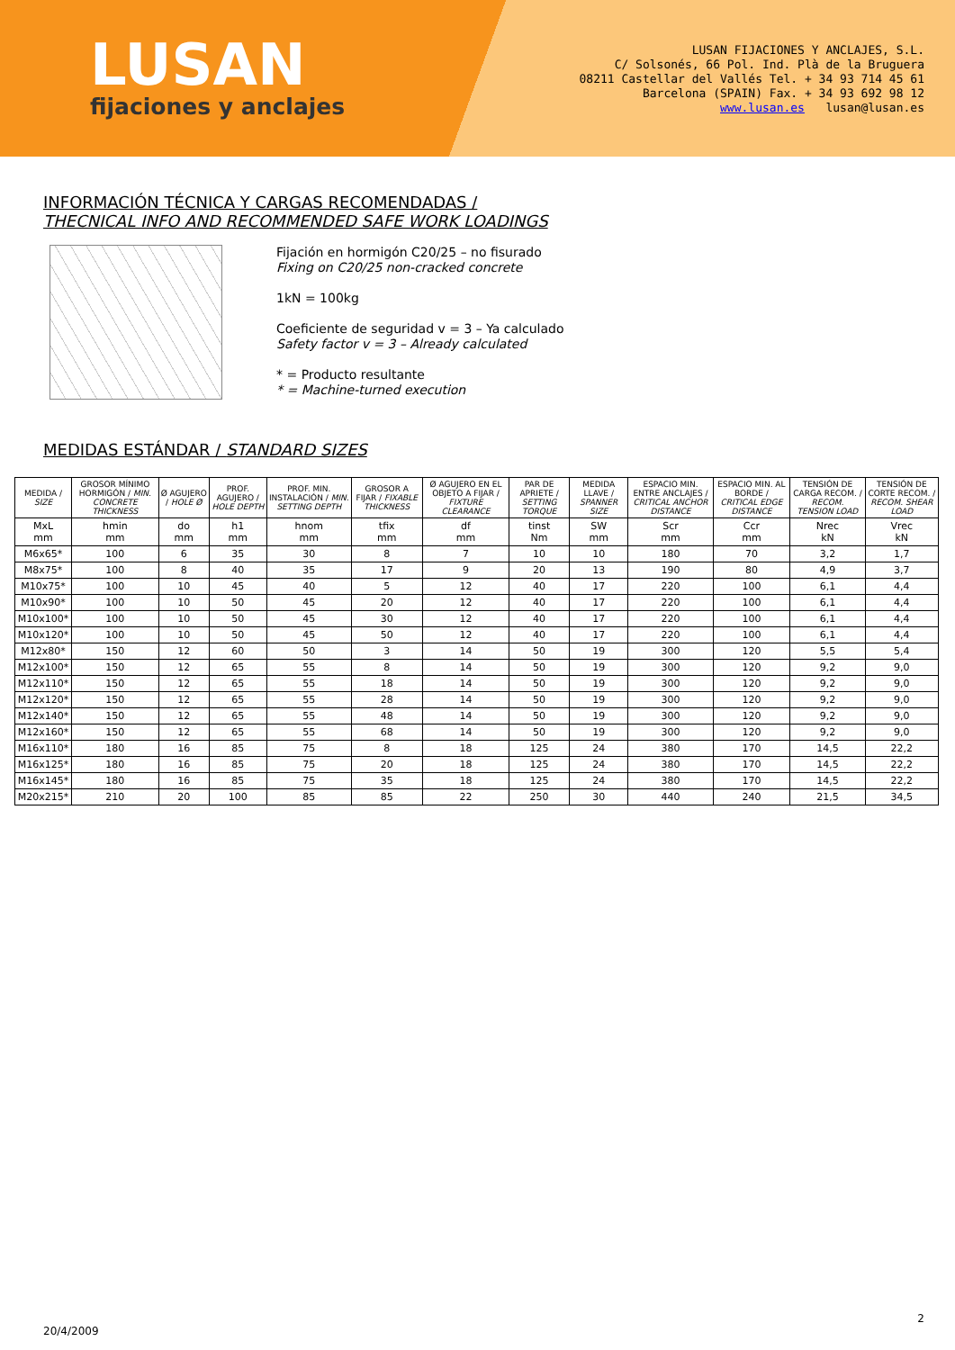LUSAN
fijaciones y anclajes
LUSAN FIJACIONES Y ANCLAJES, S.L.
C/ Solsonés, 66 Pol. Ind. Plà de la Bruguera
08211 Castellar del Vallés Tel. + 34 93 714 45 61
Barcelona (SPAIN) Fax. + 34 93 692 98 12
www.lusan.es lusan@lusan.es
INFORMACIÓN TÉCNICA Y CARGAS RECOMENDADAS /
THECNICAL INFO AND RECOMMENDED SAFE WORK LOADINGS
Fijación en hormigón C20/25 – no fisurado
Fixing on C20/25 non-cracked concrete
1kN = 100kg
Coeficiente de seguridad v = 3 – Ya calculado
Safety factor v = 3 – Already calculated
* = Producto resultante
* = Machine-turned execution
MEDIDAS ESTÁNDAR / STANDARD SIZES
| MEDIDA / SIZE | GROSOR MÍNIMO HORMIGÓN / MIN. CONCRETE THICKNESS | Ø AGUJERO / HOLE Ø | PROF. AGUJERO / HOLE DEPTH | PROF. MIN. INSTALACIÓN / MIN. SETTING DEPTH | GROSOR A FIJAR / FIXABLE THICKNESS | Ø AGUJERO EN EL OBJETO A FIJAR / FIXTURE CLEARANCE | PAR DE APRIETE / SETTING TORQUE | MEDIDA LLAVE / SPANNER SIZE | ESPACIO MIN. ENTRE ANCLAJES / CRITICAL ANCHOR DISTANCE | ESPACIO MIN. AL BORDE / CRITICAL EDGE DISTANCE | TENSIÓN DE CARGA RECOM. / RECOM. TENSION LOAD | TENSIÓN DE CORTE RECOM. / RECOM. SHEAR LOAD |
| --- | --- | --- | --- | --- | --- | --- | --- | --- | --- | --- | --- | --- |
| MxL mm | hmin mm | do mm | h1 mm | hnom mm | tfix mm | df mm | tinst Nm | SW mm | Scr mm | Ccr mm | Nrec kN | Vrec kN |
| M6x65* | 100 | 6 | 35 | 30 | 8 | 7 | 10 | 10 | 180 | 70 | 3,2 | 1,7 |
| M8x75* | 100 | 8 | 40 | 35 | 17 | 9 | 20 | 13 | 190 | 80 | 4,9 | 3,7 |
| M10x75* | 100 | 10 | 45 | 40 | 5 | 12 | 40 | 17 | 220 | 100 | 6,1 | 4,4 |
| M10x90* | 100 | 10 | 50 | 45 | 20 | 12 | 40 | 17 | 220 | 100 | 6,1 | 4,4 |
| M10x100* | 100 | 10 | 50 | 45 | 30 | 12 | 40 | 17 | 220 | 100 | 6,1 | 4,4 |
| M10x120* | 100 | 10 | 50 | 45 | 50 | 12 | 40 | 17 | 220 | 100 | 6,1 | 4,4 |
| M12x80* | 150 | 12 | 60 | 50 | 3 | 14 | 50 | 19 | 300 | 120 | 5,5 | 5,4 |
| M12x100* | 150 | 12 | 65 | 55 | 8 | 14 | 50 | 19 | 300 | 120 | 9,2 | 9,0 |
| M12x110* | 150 | 12 | 65 | 55 | 18 | 14 | 50 | 19 | 300 | 120 | 9,2 | 9,0 |
| M12x120* | 150 | 12 | 65 | 55 | 28 | 14 | 50 | 19 | 300 | 120 | 9,2 | 9,0 |
| M12x140* | 150 | 12 | 65 | 55 | 48 | 14 | 50 | 19 | 300 | 120 | 9,2 | 9,0 |
| M12x160* | 150 | 12 | 65 | 55 | 68 | 14 | 50 | 19 | 300 | 120 | 9,2 | 9,0 |
| M16x110* | 180 | 16 | 85 | 75 | 8 | 18 | 125 | 24 | 380 | 170 | 14,5 | 22,2 |
| M16x125* | 180 | 16 | 85 | 75 | 20 | 18 | 125 | 24 | 380 | 170 | 14,5 | 22,2 |
| M16x145* | 180 | 16 | 85 | 75 | 35 | 18 | 125 | 24 | 380 | 170 | 14,5 | 22,2 |
| M20x215* | 210 | 20 | 100 | 85 | 85 | 22 | 250 | 30 | 440 | 240 | 21,5 | 34,5 |
2
20/4/2009